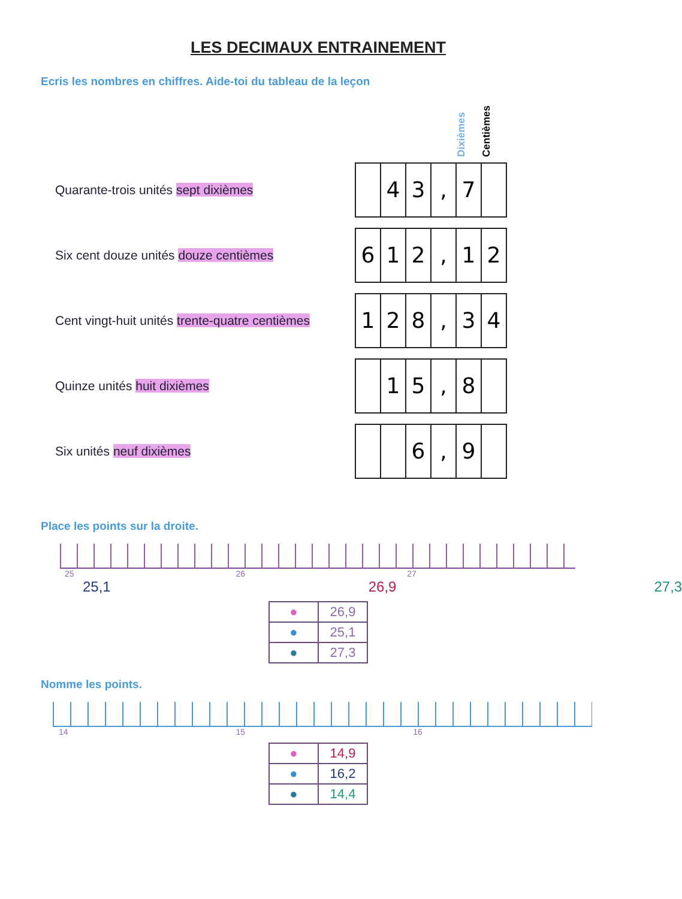LES DECIMAUX ENTRAINEMENT
Ecris les nombres en chiffres. Aide-toi du tableau de la leçon
Dixièmes Centièmes
Quarante-trois unités sept dixièmes
| | 4 | 3 | , | 7 | |
Six cent douze unités douze centièmes
| 6 | 1 | 2 | , | 1 | 2 |
Cent vingt-huit unités trente-quatre centièmes
| 1 | 2 | 8 | , | 3 | 4 |
Quinze unités huit dixièmes
| | 1 | 5 | , | 8 | |
Six unités neuf dixièmes
| | | 6 | , | 9 | |
Place les points sur la droite.
25 26 27
25,1 26,9 27,3
| ● | 26,9 |
| ● | 25,1 |
| ● | 27,3 |
Nomme les points.
14 15 16
| ● | 14,9 |
| ● | 16,2 |
| ● | 14,4 |